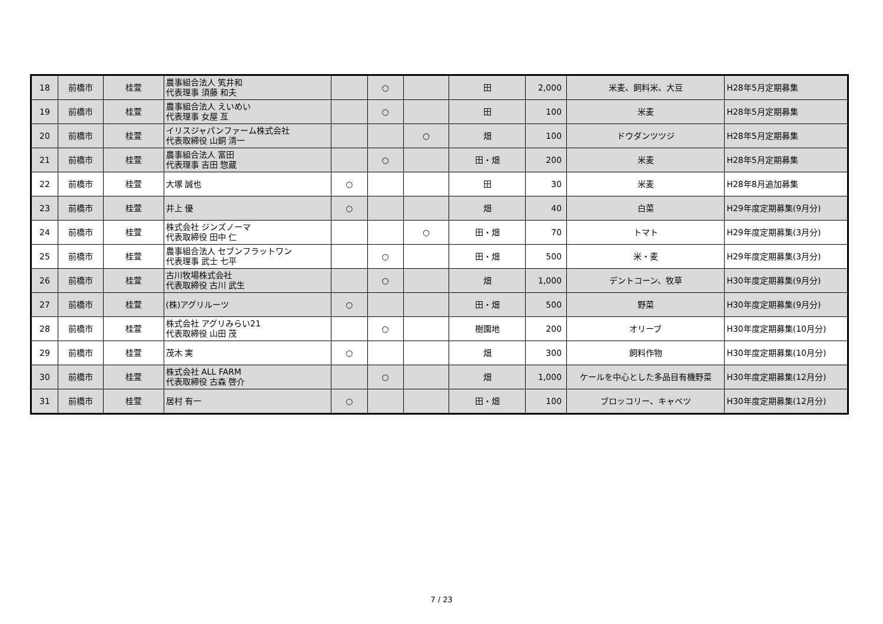| 18 | 前橋市 | 桂萱 | 農事組合法人 笂井和 代表理事 須藤 和夫 | | ○ | | 田 | 2,000 | 米麦、飼料米、大豆 | H28年5月定期募集 |
| 19 | 前橋市 | 桂萱 | 農事組合法人 えいめい 代表理事 女屋 亙 | | ○ | | 田 | 100 | 米麦 | H28年5月定期募集 |
| 20 | 前橋市 | 桂萱 | イリスジャパンファーム株式会社 代表取締役 山銅 清一 | | | ○ | 畑 | 100 | ドウダンツツジ | H28年5月定期募集 |
| 21 | 前橋市 | 桂萱 | 農事組合法人 富田 代表理事 吉田 惣蔵 | | ○ | | 田・畑 | 200 | 米麦 | H28年5月定期募集 |
| 22 | 前橋市 | 桂萱 | 大塚 誠也 | ○ | | | 田 | 30 | 米麦 | H28年8月追加募集 |
| 23 | 前橋市 | 桂萱 | 井上 優 | ○ | | | 畑 | 40 | 白菜 | H29年度定期募集(9月分) |
| 24 | 前橋市 | 桂萱 | 株式会社 ジンズノーマ 代表取締役 田中 仁 | | | ○ | 田・畑 | 70 | トマト | H29年度定期募集(3月分) |
| 25 | 前橋市 | 桂萱 | 農事組合法人 セブンフラットワン 代表理事 武士 七平 | | ○ | | 田・畑 | 500 | 米・麦 | H29年度定期募集(3月分) |
| 26 | 前橋市 | 桂萱 | 古川牧場株式会社 代表取締役 古川 武生 | | ○ | | 畑 | 1,000 | デントコーン、牧草 | H30年度定期募集(9月分) |
| 27 | 前橋市 | 桂萱 | (株)アグリルーツ | ○ | | | 田・畑 | 500 | 野菜 | H30年度定期募集(9月分) |
| 28 | 前橋市 | 桂萱 | 株式会社 アグリみらい21 代表取締役 山田 茂 | | ○ | | 樹園地 | 200 | オリーブ | H30年度定期募集(10月分) |
| 29 | 前橋市 | 桂萱 | 茂木 実 | ○ | | | 畑 | 300 | 飼料作物 | H30年度定期募集(10月分) |
| 30 | 前橋市 | 桂萱 | 株式会社 ALL FARM 代表取締役 古森 啓介 | | ○ | | 畑 | 1,000 | ケールを中心とした多品目有機野菜 | H30年度定期募集(12月分) |
| 31 | 前橋市 | 桂萱 | 居村 有一 | ○ | | | 田・畑 | 100 | ブロッコリー、キャベツ | H30年度定期募集(12月分) |
7 / 23